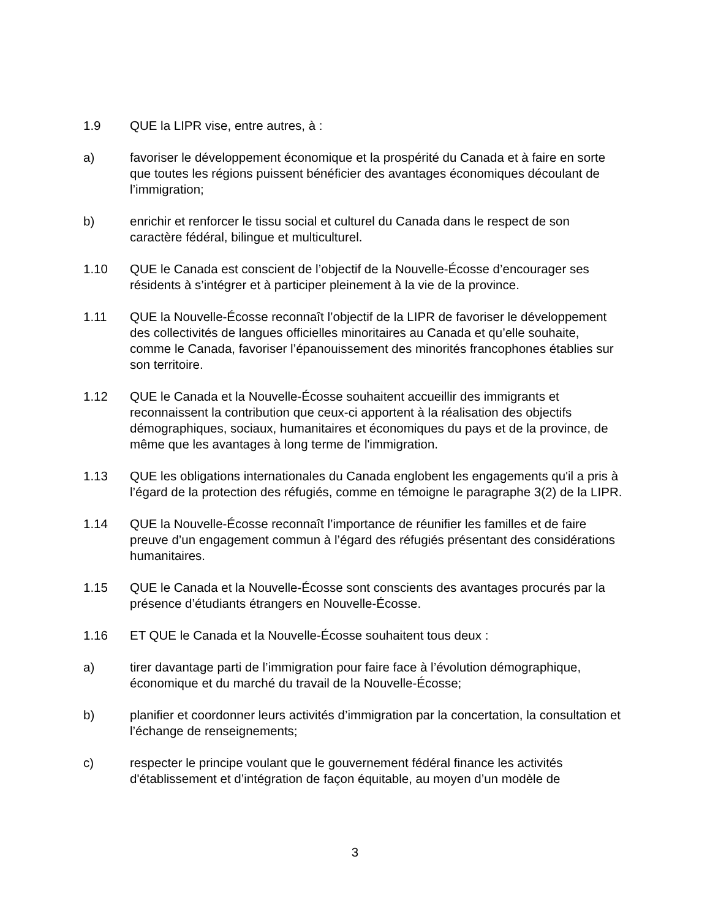1.9 QUE la LIPR vise, entre autres, à :
a) favoriser le développement économique et la prospérité du Canada et à faire en sorte que toutes les régions puissent bénéficier des avantages économiques découlant de l’immigration;
b) enrichir et renforcer le tissu social et culturel du Canada dans le respect de son caractère fédéral, bilingue et multiculturel.
1.10 QUE le Canada est conscient de l’objectif de la Nouvelle-Écosse d’encourager ses résidents à s’intégrer et à participer pleinement à la vie de la province.
1.11 QUE la Nouvelle-Écosse reconnaît l’objectif de la LIPR de favoriser le développement des collectivités de langues officielles minoritaires au Canada et qu’elle souhaite, comme le Canada, favoriser l’épanouissement des minorités francophones établies sur son territoire.
1.12 QUE le Canada et la Nouvelle-Écosse souhaitent accueillir des immigrants et reconnaissent la contribution que ceux-ci apportent à la réalisation des objectifs démographiques, sociaux, humanitaires et économiques du pays et de la province, de même que les avantages à long terme de l'immigration.
1.13 QUE les obligations internationales du Canada englobent les engagements qu'il a pris à l’égard de la protection des réfugiés, comme en témoigne le paragraphe 3(2) de la LIPR.
1.14 QUE la Nouvelle-Écosse reconnaît l’importance de réunifier les familles et de faire preuve d’un engagement commun à l’égard des réfugiés présentant des considérations humanitaires.
1.15 QUE le Canada et la Nouvelle-Écosse sont conscients des avantages procurés par la présence d’étudiants étrangers en Nouvelle-Écosse.
1.16 ET QUE le Canada et la Nouvelle-Écosse souhaitent tous deux :
a) tirer davantage parti de l’immigration pour faire face à l’évolution démographique, économique et du marché du travail de la Nouvelle-Écosse;
b) planifier et coordonner leurs activités d’immigration par la concertation, la consultation et l’échange de renseignements;
c) respecter le principe voulant que le gouvernement fédéral finance les activités d'établissement et d’intégration de façon équitable, au moyen d’un modèle de
3